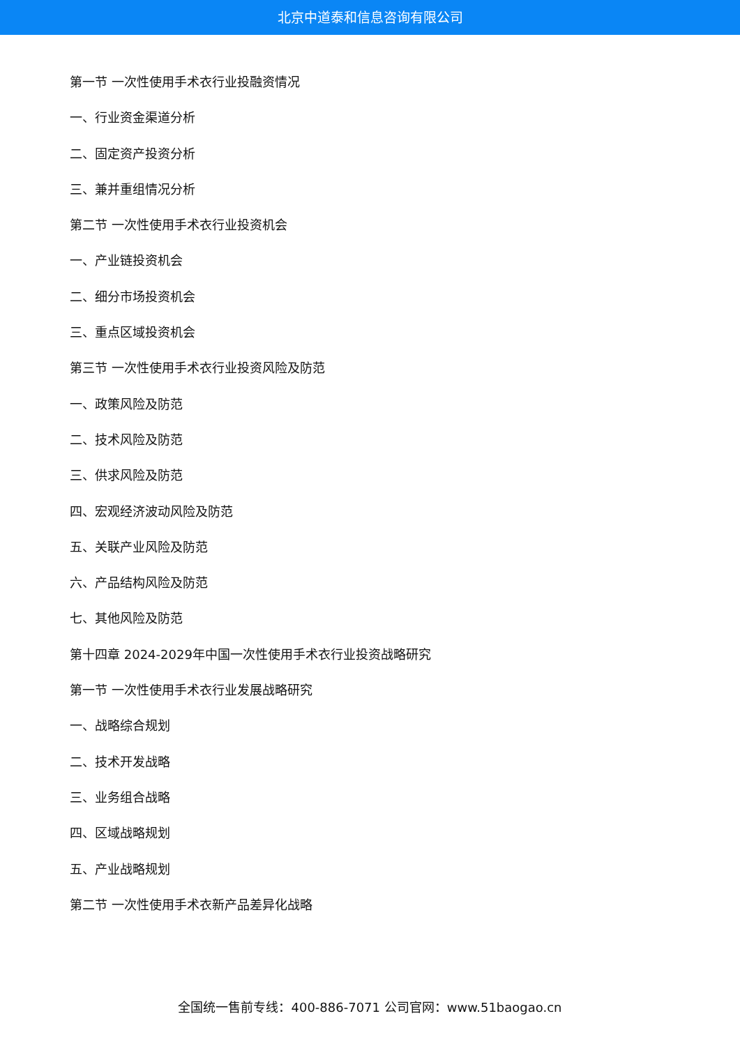北京中道泰和信息咨询有限公司
第一节 一次性使用手术衣行业投融资情况
一、行业资金渠道分析
二、固定资产投资分析
三、兼并重组情况分析
第二节 一次性使用手术衣行业投资机会
一、产业链投资机会
二、细分市场投资机会
三、重点区域投资机会
第三节 一次性使用手术衣行业投资风险及防范
一、政策风险及防范
二、技术风险及防范
三、供求风险及防范
四、宏观经济波动风险及防范
五、关联产业风险及防范
六、产品结构风险及防范
七、其他风险及防范
第十四章 2024-2029年中国一次性使用手术衣行业投资战略研究
第一节 一次性使用手术衣行业发展战略研究
一、战略综合规划
二、技术开发战略
三、业务组合战略
四、区域战略规划
五、产业战略规划
第二节 一次性使用手术衣新产品差异化战略
全国统一售前专线：400-886-7071 公司官网：www.51baogao.cn